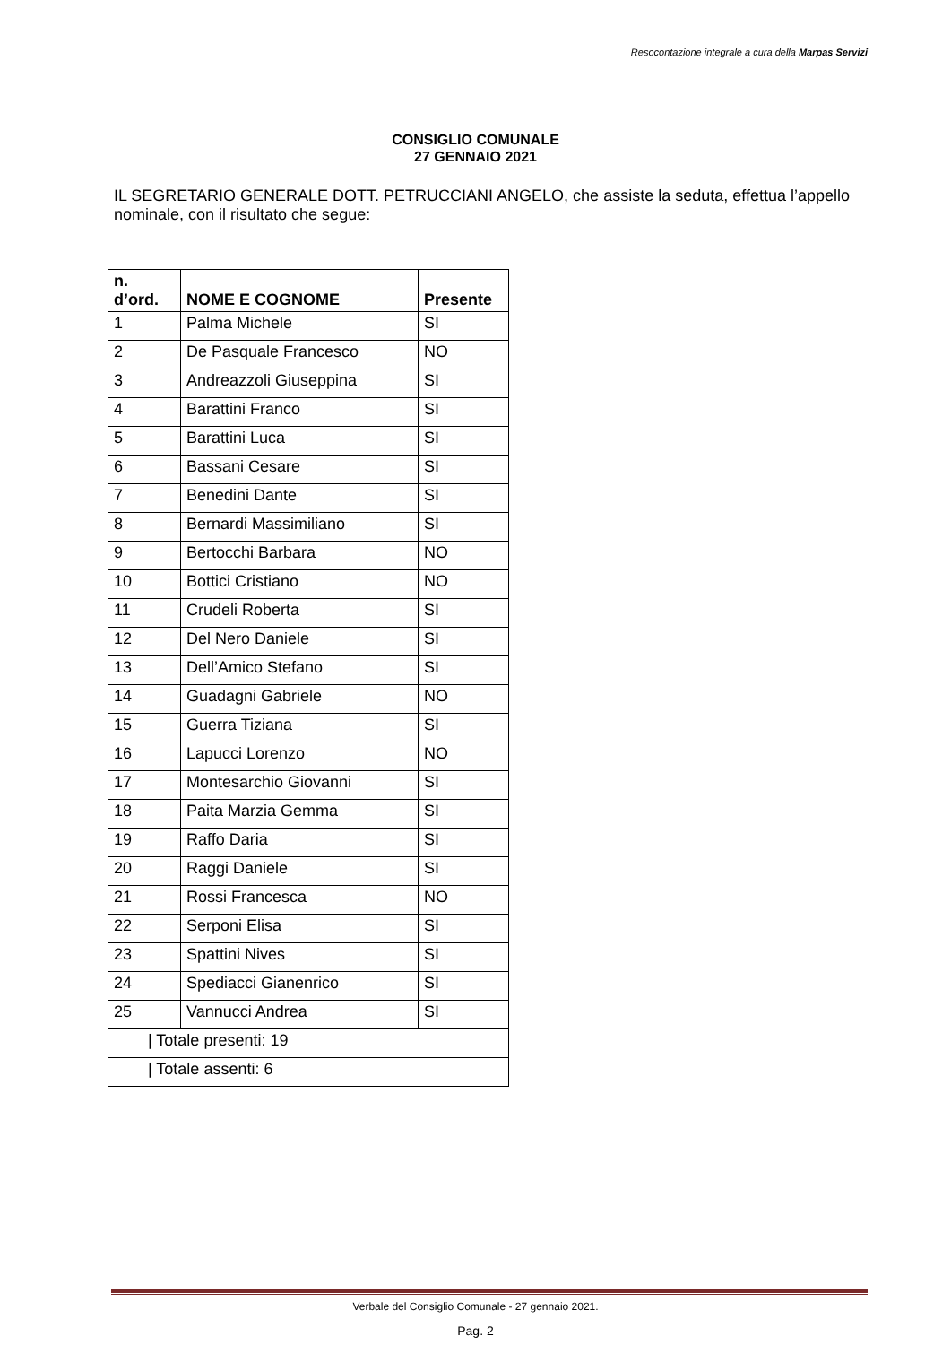Resocontazione integrale a cura della Marpas Servizi
CONSIGLIO COMUNALE
27 GENNAIO 2021
IL SEGRETARIO GENERALE DOTT. PETRUCCIANI ANGELO, che assiste la seduta, effettua l’appello nominale, con il risultato che segue:
| n. d’ord. | NOME E COGNOME | Presente |
| --- | --- | --- |
| 1 | Palma Michele | SI |
| 2 | De Pasquale Francesco | NO |
| 3 | Andreazzoli Giuseppina | SI |
| 4 | Barattini Franco | SI |
| 5 | Barattini Luca | SI |
| 6 | Bassani Cesare | SI |
| 7 | Benedini Dante | SI |
| 8 | Bernardi Massimiliano | SI |
| 9 | Bertocchi Barbara | NO |
| 10 | Bottici Cristiano | NO |
| 11 | Crudeli Roberta | SI |
| 12 | Del Nero Daniele | SI |
| 13 | Dell’Amico Stefano | SI |
| 14 | Guadagni Gabriele | NO |
| 15 | Guerra Tiziana | SI |
| 16 | Lapucci Lorenzo | NO |
| 17 | Montesarchio Giovanni | SI |
| 18 | Paita Marzia Gemma | SI |
| 19 | Raffo Daria | SI |
| 20 | Raggi Daniele | SI |
| 21 | Rossi Francesca | NO |
| 22 | Serponi Elisa | SI |
| 23 | Spattini Nives | SI |
| 24 | Spediacci Gianenrico | SI |
| 25 | Vannucci Andrea | SI |
| / Totale presenti: 19 | | |
| / Totale assenti: 6 | | |
Verbale del Consiglio Comunale - 27 gennaio 2021.
Pag. 2